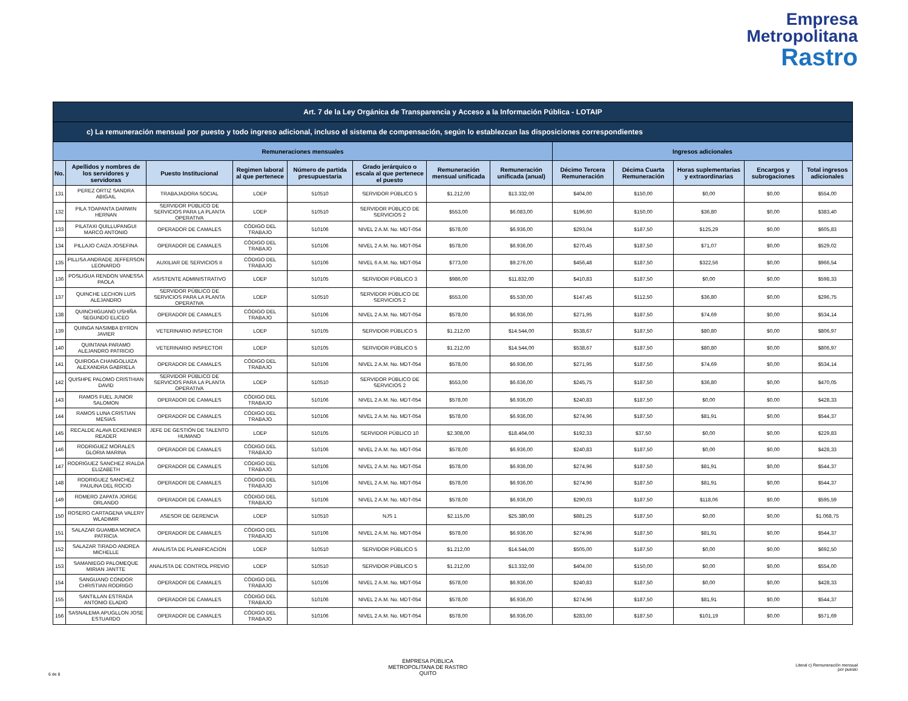Empresa
Metropolitana
Rastro
| Art. 7 de la Ley Orgánica de Transparencia y Acceso a la Información Pública - LOTAIP | | | | | | | | | | | | |
| --- | --- | --- | --- | --- | --- | --- | --- | --- | --- | --- | --- | --- |
| c) La remuneración mensual por puesto y todo ingreso adicional, incluso el sistema de compensación, según lo establezcan las disposiciones correspondientes | | | | | | | | | | | | |
| Remuneraciones mensuales | | | | | | | | Ingresos adicionales | | | | |
| No. | Apellidos y nombres de los servidores y servidoras | Puesto Institucional | Regimen laboral al que pertenece | Número de partida presupuestaria | Grado jerárquico o escala al que pertenece el puesto | Remuneración mensual unificada | Remuneración unificada (anual) | Décimo Tercera Remuneración | Décima Cuarta Remuneración | Horas suplementarias y extraordinarias | Encargos y subrogaciones | Total ingresos adicionales |
| 131 | PEREZ ORTIZ SANDRA ABIGAIL | TRABAJADORA SOCIAL | LOEP | 510510 | SERVIDOR PÚBLICO 5 | $1.212,00 | $13.332,00 | $404,00 | $150,00 | $0,00 | $0,00 | $554,00 |
| 132 | PILA TOAPANTA DARWIN HERNAN | SERVIDOR PÚBLICO DE SERVICIOS PARA LA PLANTA OPERATIVA | LOEP | 510510 | SERVIDOR PÚBLICO DE SERVICIOS 2 | $553,00 | $6.083,00 | $196,60 | $150,00 | $36,80 | $0,00 | $383,40 |
| 133 | PILATAXI QUILLUPANGUI MARCO ANTONIO | OPERADOR DE CAMALES | CÓDIGO DEL TRABAJO | 510106 | NIVEL 2 A.M. No. MDT-054 | $578,00 | $6.936,00 | $293,04 | $187,50 | $125,29 | $0,00 | $605,83 |
| 134 | PILLAJO CAIZA JOSEFINA | OPERADOR DE CAMALES | CÓDIGO DEL TRABAJO | 510106 | NIVEL 2 A.M. No. MDT-054 | $578,00 | $6.936,00 | $270,45 | $187,50 | $71,07 | $0,00 | $529,02 |
| 135 | PILLISA ANDRADE JEFFERSON LEONARDO | AUXILIAR DE SERVICIOS II | CÓDIGO DEL TRABAJO | 510106 | NIVEL 6 A.M. No. MDT-054 | $773,00 | $9.276,00 | $456,48 | $187,50 | $322,56 | $0,00 | $966,54 |
| 136 | POSLIGUA RENDON VANESSA PAOLA | ASISTENTE ADMINISTRATIVO | LOEP | 510105 | SERVIDOR PÚBLICO 3 | $986,00 | $11.832,00 | $410,83 | $187,50 | $0,00 | $0,00 | $598,33 |
| 137 | QUINCHE LECHON LUIS ALEJANDRO | SERVIDOR PÚBLICO DE SERVICIOS PARA LA PLANTA OPERATIVA | LOEP | 510510 | SERVIDOR PÚBLICO DE SERVICIOS 2 | $553,00 | $5.530,00 | $147,45 | $112,50 | $36,80 | $0,00 | $296,75 |
| 138 | QUINCHIGUANO USHIÑA SEGUNDO ELICEO | OPERADOR DE CAMALES | CÓDIGO DEL TRABAJO | 510106 | NIVEL 2 A.M. No. MDT-054 | $578,00 | $6.936,00 | $271,95 | $187,50 | $74,69 | $0,00 | $534,14 |
| 139 | QUINGA NASIMBA BYRON JAVIER | VETERINARIO INSPECTOR | LOEP | 510105 | SERVIDOR PÚBLICO 5 | $1.212,00 | $14.544,00 | $538,67 | $187,50 | $80,80 | $0,00 | $806,97 |
| 140 | QUINTANA PARAMO ALEJANDRO PATRICIO | VETERINARIO INSPECTOR | LOEP | 510105 | SERVIDOR PÚBLICO 5 | $1.212,00 | $14.544,00 | $538,67 | $187,50 | $80,80 | $0,00 | $806,97 |
| 141 | QUIROGA CHANGOLUIZA ALEXANDRA GABRIELA | OPERADOR DE CAMALES | CÓDIGO DEL TRABAJO | 510106 | NIVEL 2 A.M. No. MDT-054 | $578,00 | $6.936,00 | $271,95 | $187,50 | $74,69 | $0,00 | $534,14 |
| 142 | QUISHPE PALOMO CRISTHIAN DAVID | SERVIDOR PÚBLICO DE SERVICIOS PARA LA PLANTA OPERATIVA | LOEP | 510510 | SERVIDOR PÚBLICO DE SERVICIOS 2 | $553,00 | $6.636,00 | $245,75 | $187,50 | $36,80 | $0,00 | $470,05 |
| 143 | RAMOS FUEL JUNIOR SALOMON | OPERADOR DE CAMALES | CÓDIGO DEL TRABAJO | 510106 | NIVEL 2 A.M. No. MDT-054 | $578,00 | $6.936,00 | $240,83 | $187,50 | $0,00 | $0,00 | $428,33 |
| 144 | RAMOS LUNA CRISTIAN MESIAS | OPERADOR DE CAMALES | CÓDIGO DEL TRABAJO | 510106 | NIVEL 2 A.M. No. MDT-054 | $578,00 | $6.936,00 | $274,96 | $187,50 | $81,91 | $0,00 | $544,37 |
| 145 | RECALDE ALAVA ECKENNER READER | JEFE DE GESTIÓN DE TALENTO HUMANO | LOEP | 510105 | SERVIDOR PÚBLICO 10 | $2.308,00 | $18.464,00 | $192,33 | $37,50 | $0,00 | $0,00 | $229,83 |
| 146 | RODRIGUEZ MORALES GLORIA MARINA | OPERADOR DE CAMALES | CÓDIGO DEL TRABAJO | 510106 | NIVEL 2 A.M. No. MDT-054 | $578,00 | $6.936,00 | $240,83 | $187,50 | $0,00 | $0,00 | $428,33 |
| 147 | RODRIGUEZ SANCHEZ IRALDA ELIZABETH | OPERADOR DE CAMALES | CÓDIGO DEL TRABAJO | 510106 | NIVEL 2 A.M. No. MDT-054 | $578,00 | $6.936,00 | $274,96 | $187,50 | $81,91 | $0,00 | $544,37 |
| 148 | RODRIGUEZ SANCHEZ PAULINA DEL ROCIO | OPERADOR DE CAMALES | CÓDIGO DEL TRABAJO | 510106 | NIVEL 2 A.M. No. MDT-054 | $578,00 | $6.936,00 | $274,96 | $187,50 | $81,91 | $0,00 | $544,37 |
| 149 | ROMERO ZAPATA JORGE ORLANDO | OPERADOR DE CAMALES | CÓDIGO DEL TRABAJO | 510106 | NIVEL 2 A.M. No. MDT-054 | $578,00 | $6.936,00 | $290,03 | $187,50 | $118,06 | $0,00 | $595,59 |
| 150 | ROSERO CARTAGENA VALERY WLADIMIR | ASESOR DE GERENCIA | LOEP | 510510 | NJS 1 | $2.115,00 | $25.380,00 | $881,25 | $187,50 | $0,00 | $0,00 | $1.068,75 |
| 151 | SALAZAR GUAMBA MONICA PATRICIA | OPERADOR DE CAMALES | CÓDIGO DEL TRABAJO | 510106 | NIVEL 2 A.M. No. MDT-054 | $578,00 | $6.936,00 | $274,96 | $187,50 | $81,91 | $0,00 | $544,37 |
| 152 | SALAZAR TIRADO ANDREA MICHELLE | ANALISTA DE PLANIFICACION | LOEP | 510510 | SERVIDOR PÚBLICO 5 | $1.212,00 | $14.544,00 | $505,00 | $187,50 | $0,00 | $0,00 | $692,50 |
| 153 | SAMANIEGO PALOMEQUE MIRIAN JANTTE | ANALISTA DE CONTROL PREVIO | LOEP | 510510 | SERVIDOR PÚBLICO 5 | $1.212,00 | $13.332,00 | $404,00 | $150,00 | $0,00 | $0,00 | $554,00 |
| 154 | SANGUANO CONDOR CHRISTIAN RODRIGO | OPERADOR DE CAMALES | CÓDIGO DEL TRABAJO | 510106 | NIVEL 2 A.M. No. MDT-054 | $578,00 | $6.936,00 | $240,83 | $187,50 | $0,00 | $0,00 | $428,33 |
| 155 | SANTILLAN ESTRADA ANTONIO ELADIO | OPERADOR DE CAMALES | CÓDIGO DEL TRABAJO | 510106 | NIVEL 2 A.M. No. MDT-054 | $578,00 | $6.936,00 | $274,96 | $187,50 | $81,91 | $0,00 | $544,37 |
| 156 | SASNALEMA APUGLLON JOSE ESTUARDO | OPERADOR DE CAMALES | CÓDIGO DEL TRABAJO | 510106 | NIVEL 2 A.M. No. MDT-054 | $578,00 | $6.936,00 | $283,00 | $187,50 | $101,19 | $0,00 | $571,69 |
6 de 8
EMPRESA PÚBLICA
METROPOLITANA DE RASTRO
QUITO
Literal c) Remuneración mensual
por puesto